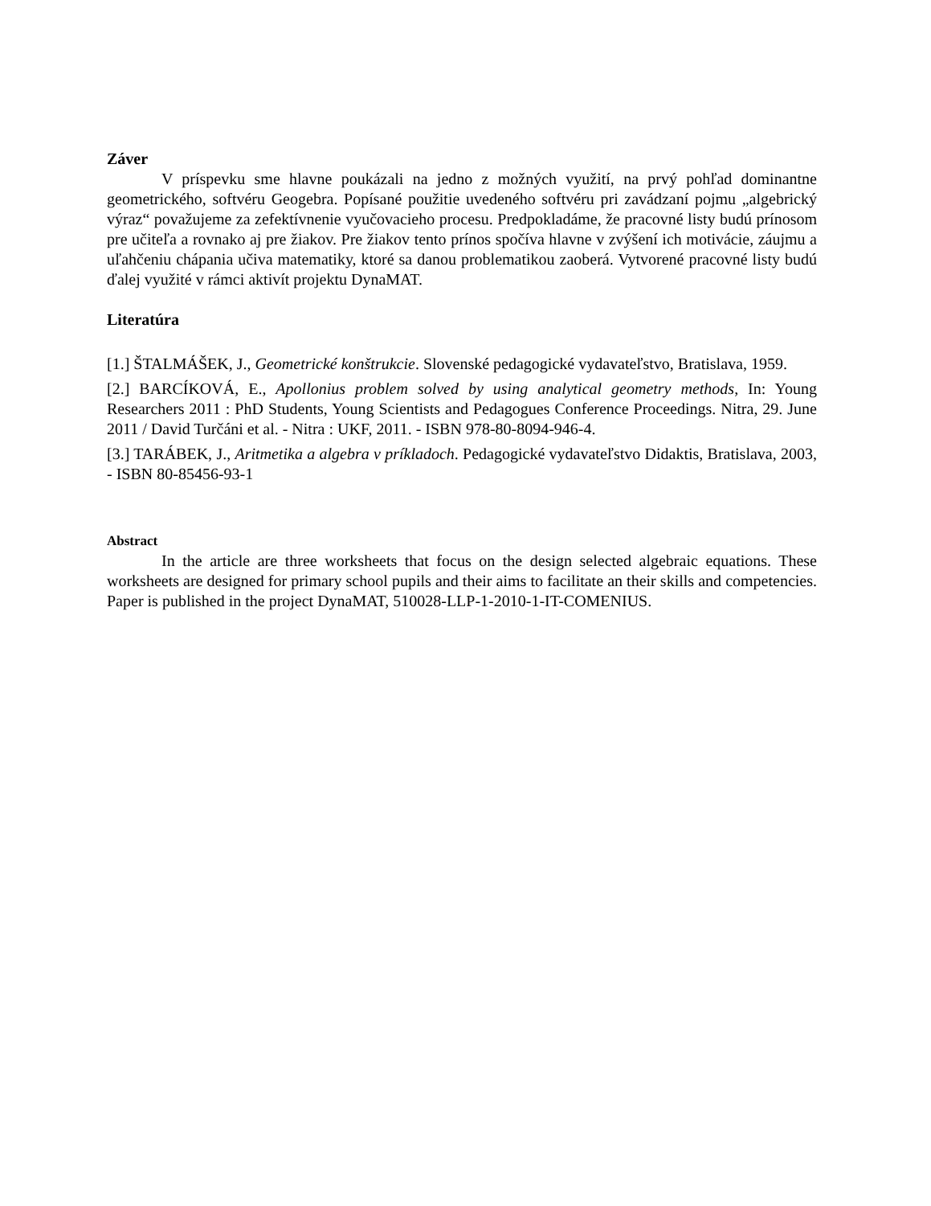Záver
V príspevku sme hlavne poukázali na jedno z možných využití, na prvý pohľad dominantne geometrického, softvéru Geogebra. Popísané použitie uvedeného softvéru pri zavádzaní pojmu „algebrický výraz“ považujeme za zefektívnenie vyučovacieho procesu. Predpokladáme, že pracovné listy budú prínosom pre učiteľa a rovnako aj pre žiakov. Pre žiakov tento prínos spočíva hlavne v zvýšení ich motivácie, záujmu a uľahčeniu chápania učiva matematiky, ktoré sa danou problematikou zaoberá. Vytvorené pracovné listy budú ďalej využité v rámci aktivít projektu DynaMAT.
Literatúra
[1.] ŠTALMÁŠEK, J., Geometrické konštrukcie. Slovenské pedagogické vydavateľstvo, Bratislava, 1959.
[2.] BARCÍKOVÁ, E., Apollonius problem solved by using analytical geometry methods, In: Young Researchers 2011 : PhD Students, Young Scientists and Pedagogues Conference Proceedings. Nitra, 29. June 2011 / David Turčáni et al. - Nitra : UKF, 2011. - ISBN 978-80-8094-946-4.
[3.] TARÁBEK, J., Aritmetika a algebra v príkladoch. Pedagogické vydavateľstvo Didaktis, Bratislava, 2003, - ISBN 80-85456-93-1
Abstract
In the article are three worksheets that focus on the design selected algebraic equations. These worksheets are designed for primary school pupils and their aims to facilitate an their skills and competencies. Paper is published in the project DynaMAT, 510028-LLP-1-2010-1-IT-COMENIUS.